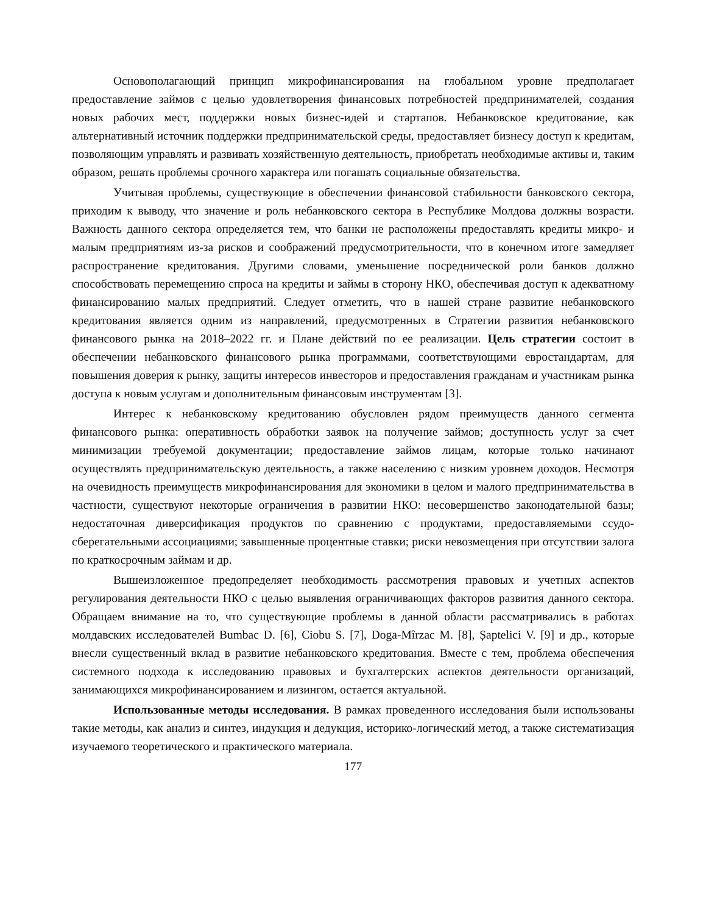Основополагающий принцип микрофинансирования на глобальном уровне предполагает предоставление займов с целью удовлетворения финансовых потребностей предпринимателей, создания новых рабочих мест, поддержки новых бизнес-идей и стартапов. Небанковское кредитование, как альтернативный источник поддержки предпринимательской среды, предоставляет бизнесу доступ к кредитам, позволяющим управлять и развивать хозяйственную деятельность, приобретать необходимые активы и, таким образом, решать проблемы срочного характера или погашать социальные обязательства.
Учитывая проблемы, существующие в обеспечении финансовой стабильности банковского сектора, приходим к выводу, что значение и роль небанковского сектора в Республике Молдова должны возрасти. Важность данного сектора определяется тем, что банки не расположены предоставлять кредиты микро- и малым предприятиям из-за рисков и соображений предусмотрительности, что в конечном итоге замедляет распространение кредитования. Другими словами, уменьшение посреднической роли банков должно способствовать перемещению спроса на кредиты и займы в сторону НКО, обеспечивая доступ к адекватному финансированию малых предприятий. Следует отметить, что в нашей стране развитие небанковского кредитования является одним из направлений, предусмотренных в Стратегии развития небанковского финансового рынка на 2018–2022 гг. и Плане действий по ее реализации. Цель стратегии состоит в обеспечении небанковского финансового рынка программами, соответствующими евростандартам, для повышения доверия к рынку, защиты интересов инвесторов и предоставления гражданам и участникам рынка доступа к новым услугам и дополнительным финансовым инструментам [3].
Интерес к небанковскому кредитованию обусловлен рядом преимуществ данного сегмента финансового рынка: оперативность обработки заявок на получение займов; доступность услуг за счет минимизации требуемой документации; предоставление займов лицам, которые только начинают осуществлять предпринимательскую деятельность, а также населению с низким уровнем доходов. Несмотря на очевидность преимуществ микрофинансирования для экономики в целом и малого предпринимательства в частности, существуют некоторые ограничения в развитии НКО: несовершенство законодательной базы; недостаточная диверсификация продуктов по сравнению с продуктами, предоставляемыми ссудо-сберегательными ассоциациями; завышенные процентные ставки; риски невозмещения при отсутствии залога по краткосрочным займам и др.
Вышеизложенное предопределяет необходимость рассмотрения правовых и учетных аспектов регулирования деятельности НКО с целью выявления ограничивающих факторов развития данного сектора. Обращаем внимание на то, что существующие проблемы в данной области рассматривались в работах молдавских исследователей Bumbac D. [6], Ciobu S. [7], Doga-Mîrzac M. [8], Șaptelici V. [9] и др., которые внесли существенный вклад в развитие небанковского кредитования. Вместе с тем, проблема обеспечения системного подхода к исследованию правовых и бухгалтерских аспектов деятельности организаций, занимающихся микрофинансированием и лизингом, остается актуальной.
Использованные методы исследования. В рамках проведенного исследования были использованы такие методы, как анализ и синтез, индукция и дедукция, историко-логический метод, а также систематизация изучаемого теоретического и практического материала.
177